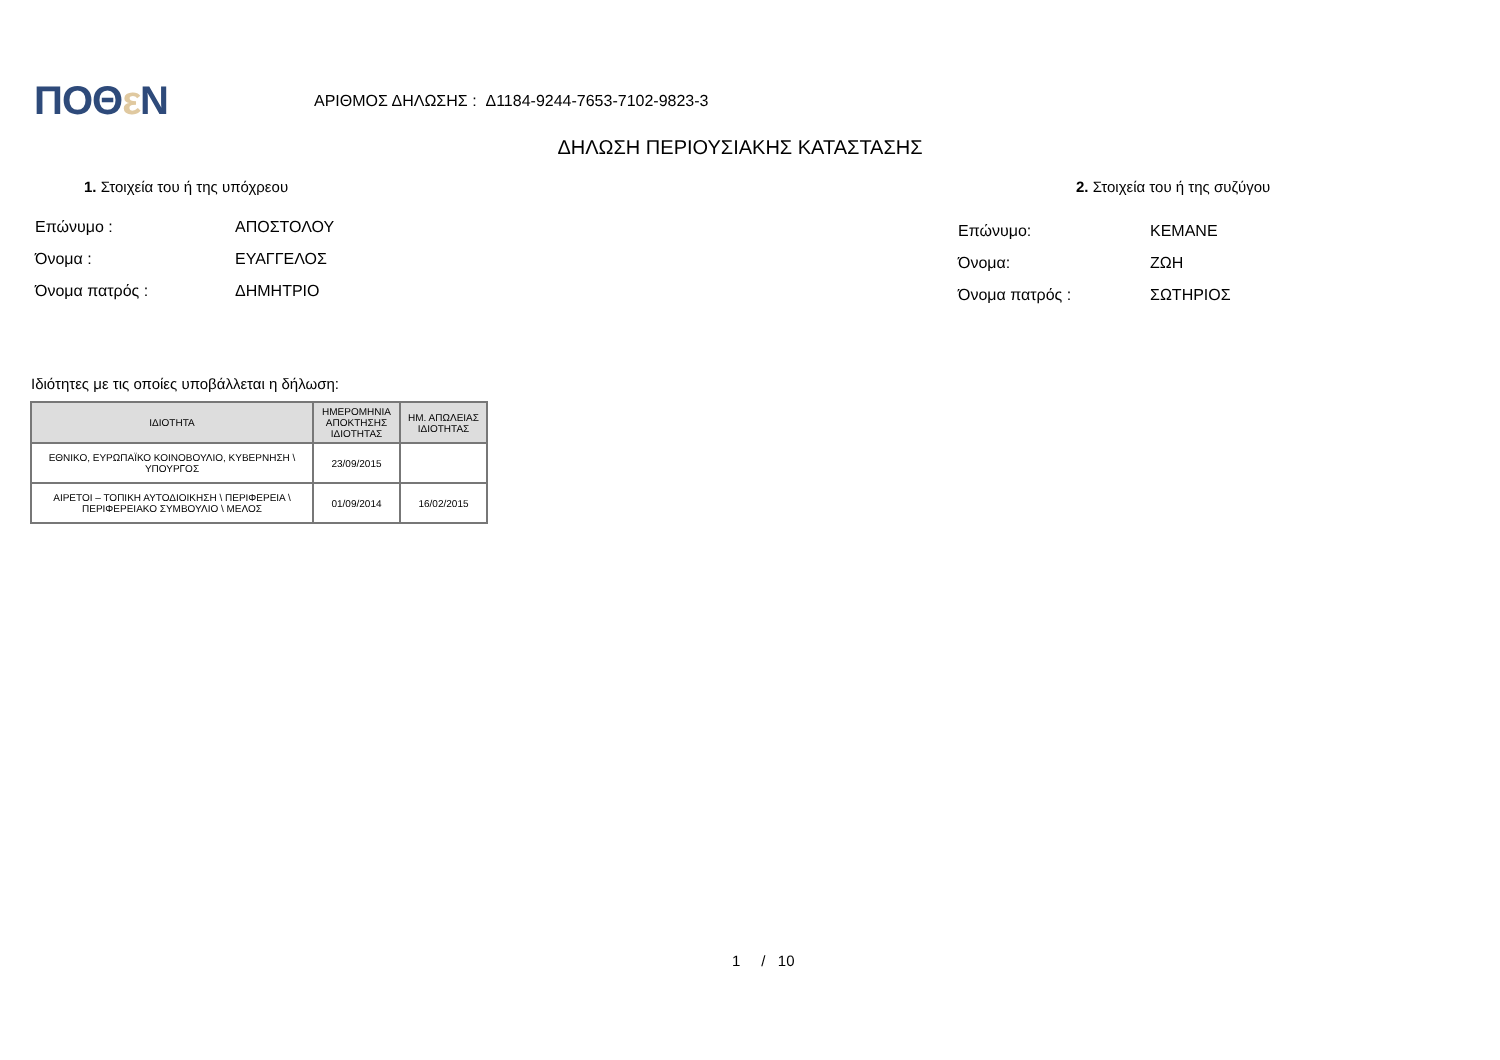ΠΟΘε Ν
ΑΡΙΘΜΟΣ ΔΗΛΩΣΗΣ : Δ1184-9244-7653-7102-9823-3
ΔΗΛΩΣΗ ΠΕΡΙΟΥΣΙΑΚΗΣ ΚΑΤΑΣΤΑΣΗΣ
1. Στοιχεία του ή της υπόχρεου 2. Στοιχεία του ή της συζύγου
Επώνυμο : ΑΠΟΣΤΟΛΟΥ
Όνομα : ΕΥΑΓΓΕΛΟΣ
Όνομα πατρός : ΔΗΜΗΤΡΙΟ
Επώνυμο: ΚΕΜΑΝΕ
Όνομα: ΖΩΗ
Όνομα πατρός : ΣΩΤΗΡΙΟΣ
Ιδιότητες με τις οποίες υποβάλλεται η δήλωση:
| ΙΔΙΟΤΗΤΑ | ΗΜΕΡΟΜΗΝΙΑ ΑΠΟΚΤΗΣΗΣ ΙΔΙΟΤΗΤΑΣ | ΗΜ. ΑΠΩΛΕΙΑΣ ΙΔΙΟΤΗΤΑΣ |
| --- | --- | --- |
| ΕΘΝΙΚΟ, ΕΥΡΩΠΑΪΚΟ ΚΟΙΝΟΒΟΥΛΙΟ, ΚΥΒΕΡΝΗΣΗ \ ΥΠΟΥΡΓΟΣ | 23/09/2015 | |
| ΑΙΡΕΤΟΙ – ΤΟΠΙΚΗ ΑΥΤΟΔΙΟΙΚΗΣΗ \ ΠΕΡΙΦΕΡΕΙΑ \ ΠΕΡΙΦΕΡΕΙΑΚΟ ΣΥΜΒΟΥΛΙΟ \ ΜΕΛΟΣ | 01/09/2014 | 16/02/2015 |
1 / 10